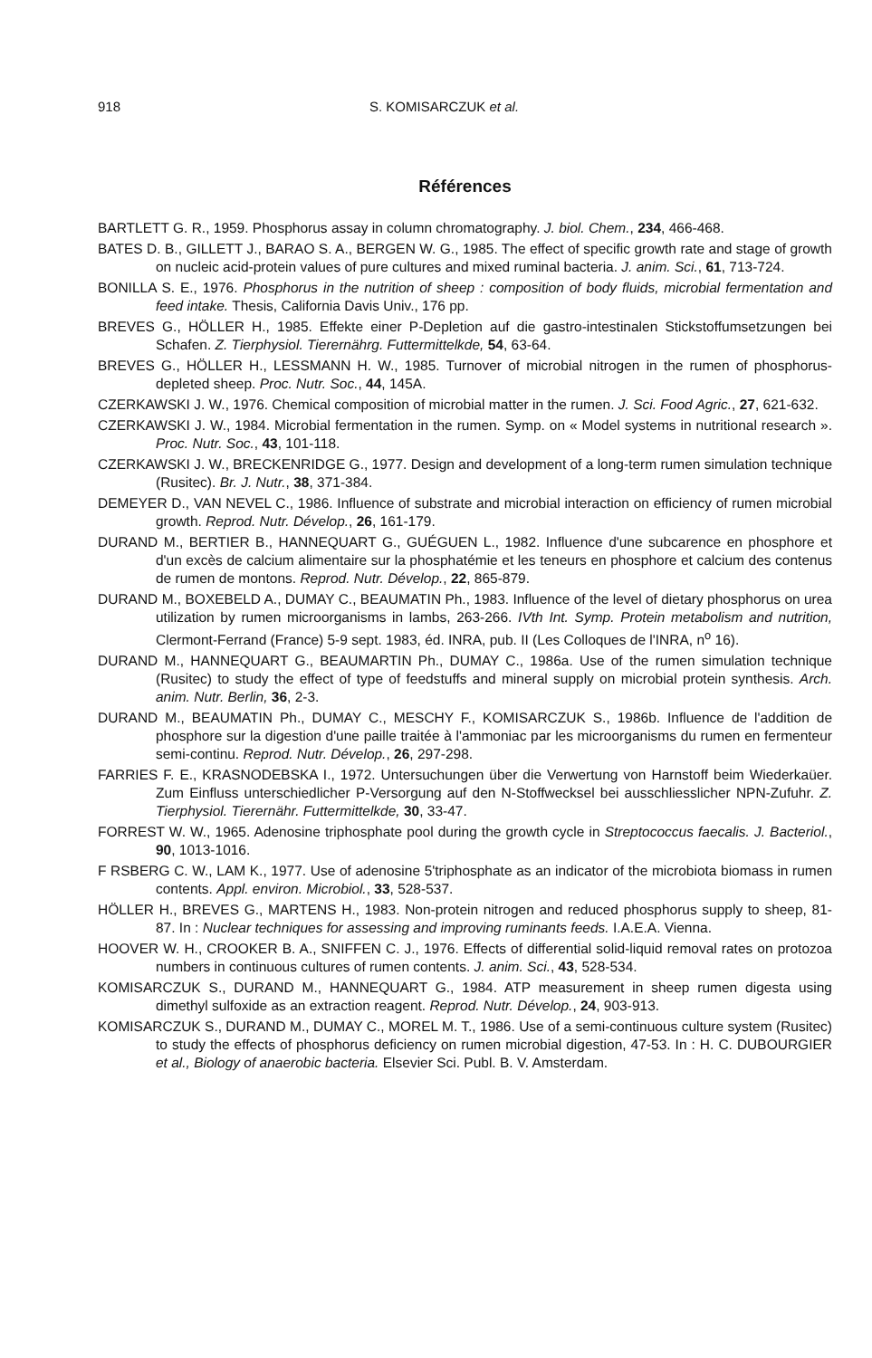918 S. KOMISARCZUK et al.
Références
BARTLETT G. R., 1959. Phosphorus assay in column chromatography. J. biol. Chem., 234, 466-468.
BATES D. B., GILLETT J., BARAO S. A., BERGEN W. G., 1985. The effect of specific growth rate and stage of growth on nucleic acid-protein values of pure cultures and mixed ruminal bacteria. J. anim. Sci., 61, 713-724.
BONILLA S. E., 1976. Phosphorus in the nutrition of sheep : composition of body fluids, microbial fermentation and feed intake. Thesis, California Davis Univ., 176 pp.
BREVES G., HÖLLER H., 1985. Effekte einer P-Depletion auf die gastro-intestinalen Stickstoffumsetzungen bei Schafen. Z. Tierphysiol. Tierernährg. Futtermittelkde, 54, 63-64.
BREVES G., HÖLLER H., LESSMANN H. W., 1985. Turnover of microbial nitrogen in the rumen of phosphorus-depleted sheep. Proc. Nutr. Soc., 44, 145A.
CZERKAWSKI J. W., 1976. Chemical composition of microbial matter in the rumen. J. Sci. Food Agric., 27, 621-632.
CZERKAWSKI J. W., 1984. Microbial fermentation in the rumen. Symp. on « Model systems in nutritional research ». Proc. Nutr. Soc., 43, 101-118.
CZERKAWSKI J. W., BRECKENRIDGE G., 1977. Design and development of a long-term rumen simulation technique (Rusitec). Br. J. Nutr., 38, 371-384.
DEMEYER D., VAN NEVEL C., 1986. Influence of substrate and microbial interaction on efficiency of rumen microbial growth. Reprod. Nutr. Dévelop., 26, 161-179.
DURAND M., BERTIER B., HANNEQUART G., GUÉGUEN L., 1982. Influence d'une subcarence en phosphore et d'un excès de calcium alimentaire sur la phosphatémie et les teneurs en phosphore et calcium des contenus de rumen de montons. Reprod. Nutr. Dévelop., 22, 865-879.
DURAND M., BOXEBELD A., DUMAY C., BEAUMATIN Ph., 1983. Influence of the level of dietary phosphorus on urea utilization by rumen microorganisms in lambs, 263-266. IVth Int. Symp. Protein metabolism and nutrition, Clermont-Ferrand (France) 5-9 sept. 1983, éd. INRA, pub. II (Les Colloques de l'INRA, n<sup>o</sup> 16).
DURAND M., HANNEQUART G., BEAUMARTIN Ph., DUMAY C., 1986a. Use of the rumen simulation technique (Rusitec) to study the effect of type of feedstuffs and mineral supply on microbial protein synthesis. Arch. anim. Nutr. Berlin, 36, 2-3.
DURAND M., BEAUMATIN Ph., DUMAY C., MESCHY F., KOMISARCZUK S., 1986b. Influence de l'addition de phosphore sur la digestion d'une paille traitée à l'ammoniac par les microorganisms du rumen en fermenteur semi-continu. Reprod. Nutr. Dévelop., 26, 297-298.
FARRIES F. E., KRASNODEBSKA I., 1972. Untersuchungen über die Verwertung von Harnstoff beim Wiederkaüer. Zum Einfluss unterschiedlicher P-Versorgung auf den N-Stoffwecksel bei ausschliesslicher NPN-Zufuhr. Z. Tierphysiol. Tierernähr. Futtermittelkde, 30, 33-47.
FORREST W. W., 1965. Adenosine triphosphate pool during the growth cycle in Streptococcus faecalis. J. Bacteriol., 90, 1013-1016.
F RSBERG C. W., LAM K., 1977. Use of adenosine 5'triphosphate as an indicator of the microbiota biomass in rumen contents. Appl. environ. Microbiol., 33, 528-537.
HÖLLER H., BREVES G., MARTENS H., 1983. Non-protein nitrogen and reduced phosphorus supply to sheep, 81-87. In : Nuclear techniques for assessing and improving ruminants feeds. I.A.E.A. Vienna.
HOOVER W. H., CROOKER B. A., SNIFFEN C. J., 1976. Effects of differential solid-liquid removal rates on protozoa numbers in continuous cultures of rumen contents. J. anim. Sci., 43, 528-534.
KOMISARCZUK S., DURAND M., HANNEQUART G., 1984. ATP measurement in sheep rumen digesta using dimethyl sulfoxide as an extraction reagent. Reprod. Nutr. Dévelop., 24, 903-913.
KOMISARCZUK S., DURAND M., DUMAY C., MOREL M. T., 1986. Use of a semi-continuous culture system (Rusitec) to study the effects of phosphorus deficiency on rumen microbial digestion, 47-53. In : H. C. DUBOURGIER et al., Biology of anaerobic bacteria. Elsevier Sci. Publ. B. V. Amsterdam.